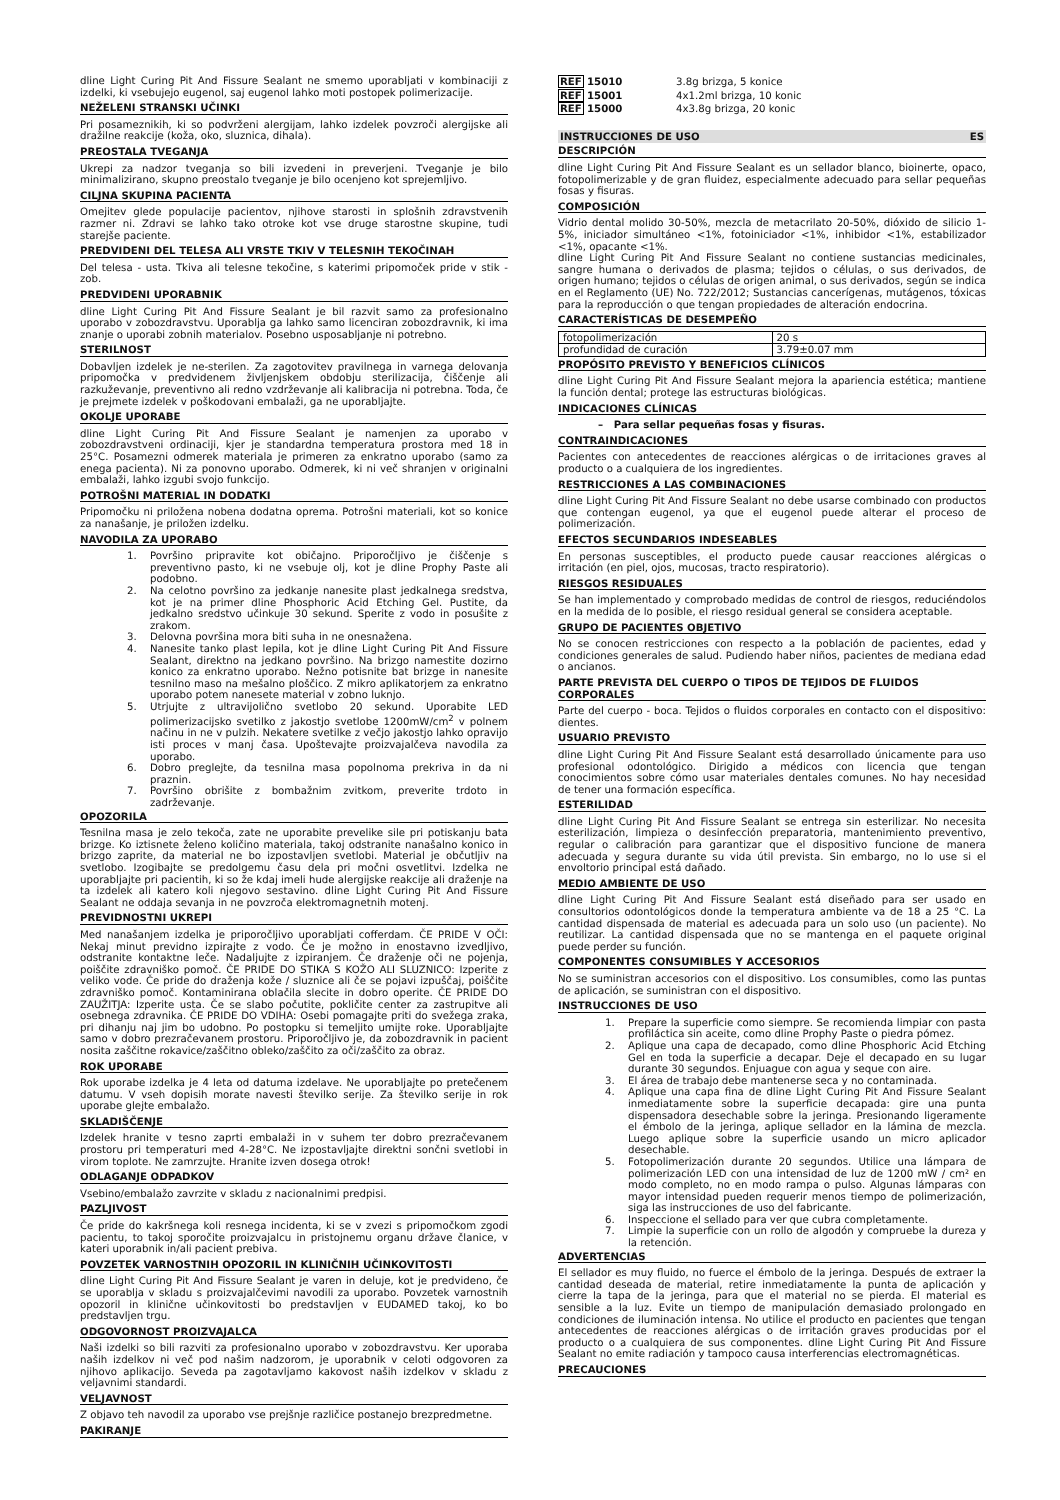dline Light Curing Pit And Fissure Sealant ne smemo uporabljati v kombinaciji z izdelki, ki vsebujejo eugenol, saj eugenol lahko moti postopek polimerizacije.
NEŽELENI STRANSKI UČINKI
Pri posameznikih, ki so podvrženi alergijam, lahko izdelek povzroči alergijske ali dražilne reakcije (koža, oko, sluznica, dihala).
PREOSTALA TVEGANJA
Ukrepi za nadzor tveganja so bili izvedeni in preverjeni. Tveganje je bilo minimalizirano, skupno preostalo tveganje je bilo ocenjeno kot sprejemljivo.
CILJNA SKUPINA PACIENTA
Omejitev glede populacije pacientov, njihove starosti in splošnih zdravstvenih razmer ni. Zdravi se lahko tako otroke kot vse druge starostne skupine, tudi starejše paciente.
PREDVIDENI DEL TELESA ALI VRSTE TKIV V TELESNIH TEKOČINAH
Del telesa - usta. Tkiva ali telesne tekočine, s katerimi pripomoček pride v stik - zob.
PREDVIDENI UPORABNIK
dline Light Curing Pit And Fissure Sealant je bil razvit samo za profesionalno uporabo v zobozdravstvu. Uporablja ga lahko samo licenciran zobozdravnik, ki ima znanje o uporabi zobnih materialov. Posebno usposabljanje ni potrebno.
STERILNOST
Dobavljen izdelek je ne-sterilen. Za zagotovitev pravilnega in varnega delovanja pripomočka v predvidenem življenjskem obdobju sterilizacija, čiščenje ali razkuževanje, preventivno ali redno vzdrževanje ali kalibracija ni potrebna. Toda, če je prejmete izdelek v poškodovani embalaži, ga ne uporabljajte.
OKOLJE UPORABE
dline Light Curing Pit And Fissure Sealant je namenjen za uporabo v zobozdravstveni ordinaciji, kjer je standardna temperatura prostora med 18 in 25°C. Posamezni odmerek materiala je primeren za enkratno uporabo (samo za enega pacienta). Ni za ponovno uporabo. Odmerek, ki ni več shranjen v originalni embalaži, lahko izgubi svojo funkcijo.
POTROŠNI MATERIAL IN DODATKI
Pripomočku ni priložena nobena dodatna oprema. Potrošni materiali, kot so konice za nanašanje, je priložen izdelku.
NAVODILA ZA UPORABO
1. Površino pripravite kot običajno. Priporočljivo je čiščenje s preventivno pasto, ki ne vsebuje olj, kot je dline Prophy Paste ali podobno.
2. Na celotno površino za jedkanje nanesite plast jedkalnega sredstva, kot je na primer dline Phosphoric Acid Etching Gel. Pustite, da jedkalno sredstvo učinkuje 30 sekund. Sperite z vodo in posušite z zrakom.
3. Delovna površina mora biti suha in ne onesnažena.
4. Nanesite tanko plast lepila, kot je dline Light Curing Pit And Fissure Sealant, direktno na jedkano površino. Na brizgo namestite dozirno konico za enkratno uporabo. Nežno potisnite bat brizge in nanesite tesnilno maso na mešalno ploščico. Z mikro aplikatorjem za enkratno uporabo potem nanesete material v zobno luknjo.
5. Utrjujte z ultravijolično svetlobo 20 sekund. Uporabite LED polimerizacijsko svetilko z jakostjo svetlobe 1200mW/cm<sup>2</sup> v polnem načinu in ne v pulzih. Nekatere svetilke z večjo jakostjo lahko opravijo isti proces v manj časa. Upoštevajte proizvajalčeva navodila za uporabo.
6. Dobro preglejte, da tesnilna masa popolnoma prekriva in da ni praznin.
7. Površino obrišite z bombažnim zvitkom, preverite trdoto in zadrževanje.
OPOZORILA
Tesnilna masa je zelo tekoča, zate ne uporabite prevelike sile pri potiskanju bata brizge. Ko iztisnete želeno količino materiala, takoj odstranite nanašalno konico in brizgo zaprite, da material ne bo izpostavljen svetlobi. Material je občutljiv na svetlobo. Izogibajte se predolgemu času dela pri močni osvetlitvi. Izdelka ne uporabljajte pri pacientih, ki so že kdaj imeli hude alergijske reakcije ali draženje na ta izdelek ali katero koli njegovo sestavino. dline Light Curing Pit And Fissure Sealant ne oddaja sevanja in ne povzroča elektromagnetnih motenj.
PREVIDNOSTNI UKREPI
Med nanašanjem izdelka je priporočljivo uporabljati cofferdam. ČE PRIDE V OČI: Nekaj minut previdno izpirajte z vodo. Če je možno in enostavno izvedljivo, odstranite kontaktne leče. Nadaljujte z izpiranjem. Če draženje oči ne pojenja, poiščite zdravniško pomoč. ČE PRIDE DO STIKA S KOŽO ALI SLUZNICO: Izperite z veliko vode. Če pride do draženja kože / sluznice ali če se pojavi izpuščaj, poiščite zdravniško pomoč. Kontaminirana oblačila slecite in dobro operite. ČE PRIDE DO ZAUŽITJA: Izperite usta. Če se slabo počutite, pokličite center za zastrupitve ali osebnega zdravnika. ČE PRIDE DO VDIHA: Osebi pomagajte priti do svežega zraka, pri dihanju naj jim bo udobno. Po postopku si temeljito umijte roke. Uporabljajte samo v dobro prezračevanem prostoru. Priporočljivo je, da zobozdravnik in pacient nosita zaščitne rokavice/zaščitno obleko/zaščito za oči/zaščito za obraz.
ROK UPORABE
Rok uporabe izdelka je 4 leta od datuma izdelave. Ne uporabljajte po pretečenem datumu. V vseh dopisih morate navesti številko serije. Za številko serije in rok uporabe glejte embalažo.
SKLADIŠČENJE
Izdelek hranite v tesno zaprti embalaži in v suhem ter dobro prezračevanem prostoru pri temperaturi med 4-28°C. Ne izpostavljajte direktni sončni svetlobi in virom toplote. Ne zamrzujte. Hranite izven dosega otrok!
ODLAGANJE ODPADKOV
Vsebino/embalažo zavrzite v skladu z nacionalnimi predpisi.
PAZLJIVOST
Če pride do kakršnega koli resnega incidenta, ki se v zvezi s pripomočkom zgodi pacientu, to takoj sporočite proizvajalcu in pristojnemu organu države članice, v kateri uporabnik in/ali pacient prebiva.
POVZETEK VARNOSTNIH OPOZORIL IN KLINIČNIH UČINKOVITOSTI
dline Light Curing Pit And Fissure Sealant je varen in deluje, kot je predvideno, če se uporablja v skladu s proizvajalčevimi navodili za uporabo. Povzetek varnostnih opozoril in klinične učinkovitosti bo predstavljen v EUDAMED takoj, ko bo predstavljen trgu.
ODGOVORNOST PROIZVAJALCA
Naši izdelki so bili razviti za profesionalno uporabo v zobozdravstvu. Ker uporaba naših izdelkov ni več pod našim nadzorom, je uporabnik v celoti odgovoren za njihovo aplikacijo. Seveda pa zagotavljamo kakovost naših izdelkov v skladu z veljavnimi standardi.
VELJAVNOST
Z objavo teh navodil za uporabo vse prejšnje različice postanejo brezpredmetne.
PAKIRANJE
| REF 15010 | 3.8g brizga, 5 konice |
| REF 15001 | 4x1.2ml brizga, 10 konic |
| REF 15000 | 4x3.8g brizga, 20 konic |
INSTRUCCIONES DE USO ES
DESCRIPCIÓN
dline Light Curing Pit And Fissure Sealant es un sellador blanco, bioinerte, opaco, fotopolimerizable y de gran fluidez, especialmente adecuado para sellar pequeñas fosas y fisuras.
COMPOSICIÓN
Vidrio dental molido 30-50%, mezcla de metacrilato 20-50%, dióxido de silicio 1-5%, iniciador simultáneo <1%, fotoiniciador <1%, inhibidor <1%, estabilizador <1%, opacante <1%.
dline Light Curing Pit And Fissure Sealant no contiene sustancias medicinales, sangre humana o derivados de plasma; tejidos o células, o sus derivados, de origen humano; tejidos o células de origen animal, o sus derivados, según se indica en el Reglamento (UE) No. 722/2012; Sustancias cancerígenas, mutágenos, tóxicas para la reproducción o que tengan propiedades de alteración endocrina.
CARACTERÍSTICAS DE DESEMPEÑO
| fotopolimerización | 20 s |
| profundidad de curación | 3.79±0.07 mm |
PROPÓSITO PREVISTO Y BENEFICIOS CLÍNICOS
dline Light Curing Pit And Fissure Sealant mejora la apariencia estética; mantiene la función dental; protege las estructuras biológicas.
INDICACIONES CLÍNICAS
– Para sellar pequeñas fosas y fisuras.
CONTRAINDICACIONES
Pacientes con antecedentes de reacciones alérgicas o de irritaciones graves al producto o a cualquiera de los ingredientes.
RESTRICCIONES A LAS COMBINACIONES
dline Light Curing Pit And Fissure Sealant no debe usarse combinado con productos que contengan eugenol, ya que el eugenol puede alterar el proceso de polimerización.
EFECTOS SECUNDARIOS INDESEABLES
En personas susceptibles, el producto puede causar reacciones alérgicas o irritación (en piel, ojos, mucosas, tracto respiratorio).
RIESGOS RESIDUALES
Se han implementado y comprobado medidas de control de riesgos, reduciéndolos en la medida de lo posible, el riesgo residual general se considera aceptable.
GRUPO DE PACIENTES OBJETIVO
No se conocen restricciones con respecto a la población de pacientes, edad y condiciones generales de salud. Pudiendo haber niños, pacientes de mediana edad o ancianos.
PARTE PREVISTA DEL CUERPO O TIPOS DE TEJIDOS DE FLUIDOS CORPORALES
Parte del cuerpo - boca. Tejidos o fluidos corporales en contacto con el dispositivo: dientes.
USUARIO PREVISTO
dline Light Curing Pit And Fissure Sealant está desarrollado únicamente para uso profesional odontológico. Dirigido a médicos con licencia que tengan conocimientos sobre cómo usar materiales dentales comunes. No hay necesidad de tener una formación específica.
ESTERILIDAD
dline Light Curing Pit And Fissure Sealant se entrega sin esterilizar. No necesita esterilización, limpieza o desinfección preparatoria, mantenimiento preventivo, regular o calibración para garantizar que el dispositivo funcione de manera adecuada y segura durante su vida útil prevista. Sin embargo, no lo use si el envoltorio principal está dañado.
MEDIO AMBIENTE DE USO
dline Light Curing Pit And Fissure Sealant está diseñado para ser usado en consultorios odontológicos donde la temperatura ambiente va de 18 a 25 °C. La cantidad dispensada de material es adecuada para un solo uso (un paciente). No reutilizar. La cantidad dispensada que no se mantenga en el paquete original puede perder su función.
COMPONENTES CONSUMIBLES Y ACCESORIOS
No se suministran accesorios con el dispositivo. Los consumibles, como las puntas de aplicación, se suministran con el dispositivo.
INSTRUCCIONES DE USO
1. Prepare la superficie como siempre. Se recomienda limpiar con pasta profiláctica sin aceite, como dline Prophy Paste o piedra pómez.
2. Aplique una capa de decapado, como dline Phosphoric Acid Etching Gel en toda la superficie a decapar. Deje el decapado en su lugar durante 30 segundos. Enjuague con agua y seque con aire.
3. El área de trabajo debe mantenerse seca y no contaminada.
4. Aplique una capa fina de dline Light Curing Pit And Fissure Sealant inmediatamente sobre la superficie decapada: gire una punta dispensadora desechable sobre la jeringa. Presionando ligeramente el émbolo de la jeringa, aplique sellador en la lámina de mezcla. Luego aplique sobre la superficie usando un micro aplicador desechable.
5. Fotopolimerización durante 20 segundos. Utilice una lámpara de polimerización LED con una intensidad de luz de 1200 mW / cm² en modo completo, no en modo rampa o pulso. Algunas lámparas con mayor intensidad pueden requerir menos tiempo de polimerización, siga las instrucciones de uso del fabricante.
6. Inspeccione el sellado para ver que cubra completamente.
7. Limpie la superficie con un rollo de algodón y compruebe la dureza y la retención.
ADVERTENCIAS
El sellador es muy fluido, no fuerce el émbolo de la jeringa. Después de extraer la cantidad deseada de material, retire inmediatamente la punta de aplicación y cierre la tapa de la jeringa, para que el material no se pierda. El material es sensible a la luz. Evite un tiempo de manipulación demasiado prolongado en condiciones de iluminación intensa. No utilice el producto en pacientes que tengan antecedentes de reacciones alérgicas o de irritación graves producidas por el producto o a cualquiera de sus componentes. dline Light Curing Pit And Fissure Sealant no emite radiación y tampoco causa interferencias electromagnéticas.
PRECAUCIONES